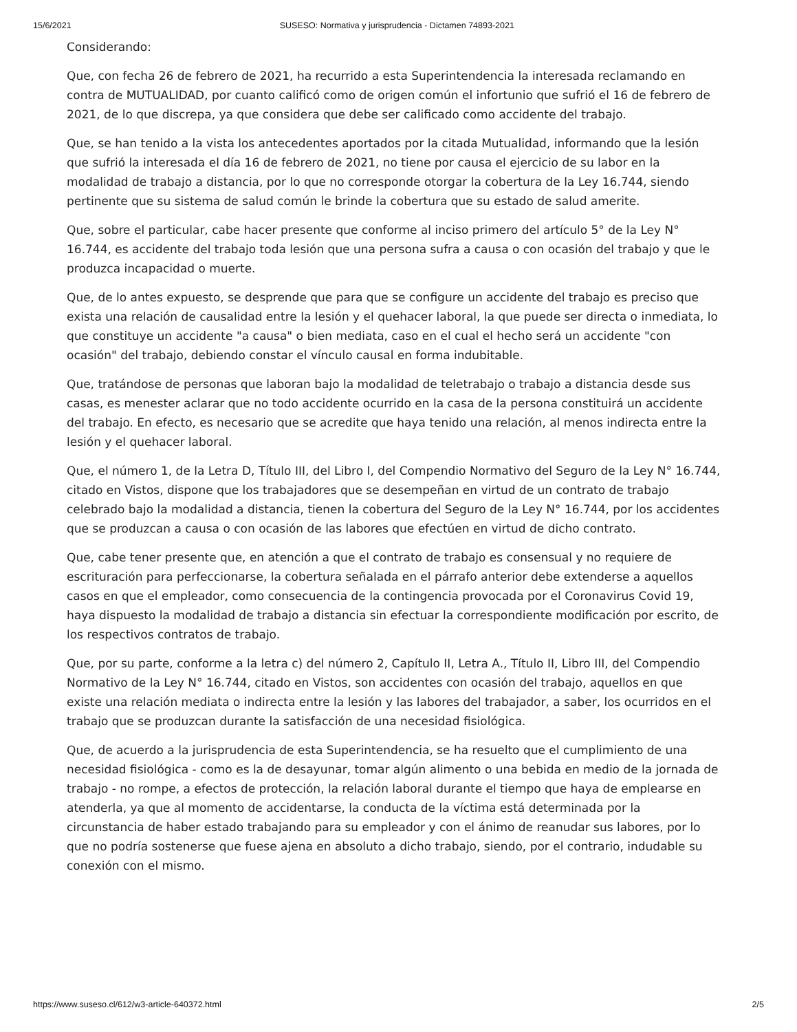15/6/2021 SUSESO: Normativa y jurisprudencia - Dictamen 74893-2021
Considerando:
Que, con fecha 26 de febrero de 2021, ha recurrido a esta Superintendencia la interesada reclamando en contra de MUTUALIDAD, por cuanto calificó como de origen común el infortunio que sufrió el 16 de febrero de 2021, de lo que discrepa, ya que considera que debe ser calificado como accidente del trabajo.
Que, se han tenido a la vista los antecedentes aportados por la citada Mutualidad, informando que la lesión que sufrió la interesada el día 16 de febrero de 2021, no tiene por causa el ejercicio de su labor en la modalidad de trabajo a distancia, por lo que no corresponde otorgar la cobertura de la Ley 16.744, siendo pertinente que su sistema de salud común le brinde la cobertura que su estado de salud amerite.
Que, sobre el particular, cabe hacer presente que conforme al inciso primero del artículo 5° de la Ley N° 16.744, es accidente del trabajo toda lesión que una persona sufra a causa o con ocasión del trabajo y que le produzca incapacidad o muerte.
Que, de lo antes expuesto, se desprende que para que se configure un accidente del trabajo es preciso que exista una relación de causalidad entre la lesión y el quehacer laboral, la que puede ser directa o inmediata, lo que constituye un accidente "a causa" o bien mediata, caso en el cual el hecho será un accidente "con ocasión" del trabajo, debiendo constar el vínculo causal en forma indubitable.
Que, tratándose de personas que laboran bajo la modalidad de teletrabajo o trabajo a distancia desde sus casas, es menester aclarar que no todo accidente ocurrido en la casa de la persona constituirá un accidente del trabajo. En efecto, es necesario que se acredite que haya tenido una relación, al menos indirecta entre la lesión y el quehacer laboral.
Que, el número 1, de la Letra D, Título III, del Libro I, del Compendio Normativo del Seguro de la Ley N° 16.744, citado en Vistos, dispone que los trabajadores que se desempeñan en virtud de un contrato de trabajo celebrado bajo la modalidad a distancia, tienen la cobertura del Seguro de la Ley N° 16.744, por los accidentes que se produzcan a causa o con ocasión de las labores que efectúen en virtud de dicho contrato.
Que, cabe tener presente que, en atención a que el contrato de trabajo es consensual y no requiere de escrituración para perfeccionarse, la cobertura señalada en el párrafo anterior debe extenderse a aquellos casos en que el empleador, como consecuencia de la contingencia provocada por el Coronavirus Covid 19, haya dispuesto la modalidad de trabajo a distancia sin efectuar la correspondiente modificación por escrito, de los respectivos contratos de trabajo.
Que, por su parte, conforme a la letra c) del número 2, Capítulo II, Letra A., Título II, Libro III, del Compendio Normativo de la Ley N° 16.744, citado en Vistos, son accidentes con ocasión del trabajo, aquellos en que existe una relación mediata o indirecta entre la lesión y las labores del trabajador, a saber, los ocurridos en el trabajo que se produzcan durante la satisfacción de una necesidad fisiológica.
Que, de acuerdo a la jurisprudencia de esta Superintendencia, se ha resuelto que el cumplimiento de una necesidad fisiológica - como es la de desayunar, tomar algún alimento o una bebida en medio de la jornada de trabajo - no rompe, a efectos de protección, la relación laboral durante el tiempo que haya de emplearse en atenderla, ya que al momento de accidentarse, la conducta de la víctima está determinada por la circunstancia de haber estado trabajando para su empleador y con el ánimo de reanudar sus labores, por lo que no podría sostenerse que fuese ajena en absoluto a dicho trabajo, siendo, por el contrario, indudable su conexión con el mismo.
https://www.suseso.cl/612/w3-article-640372.html 2/5